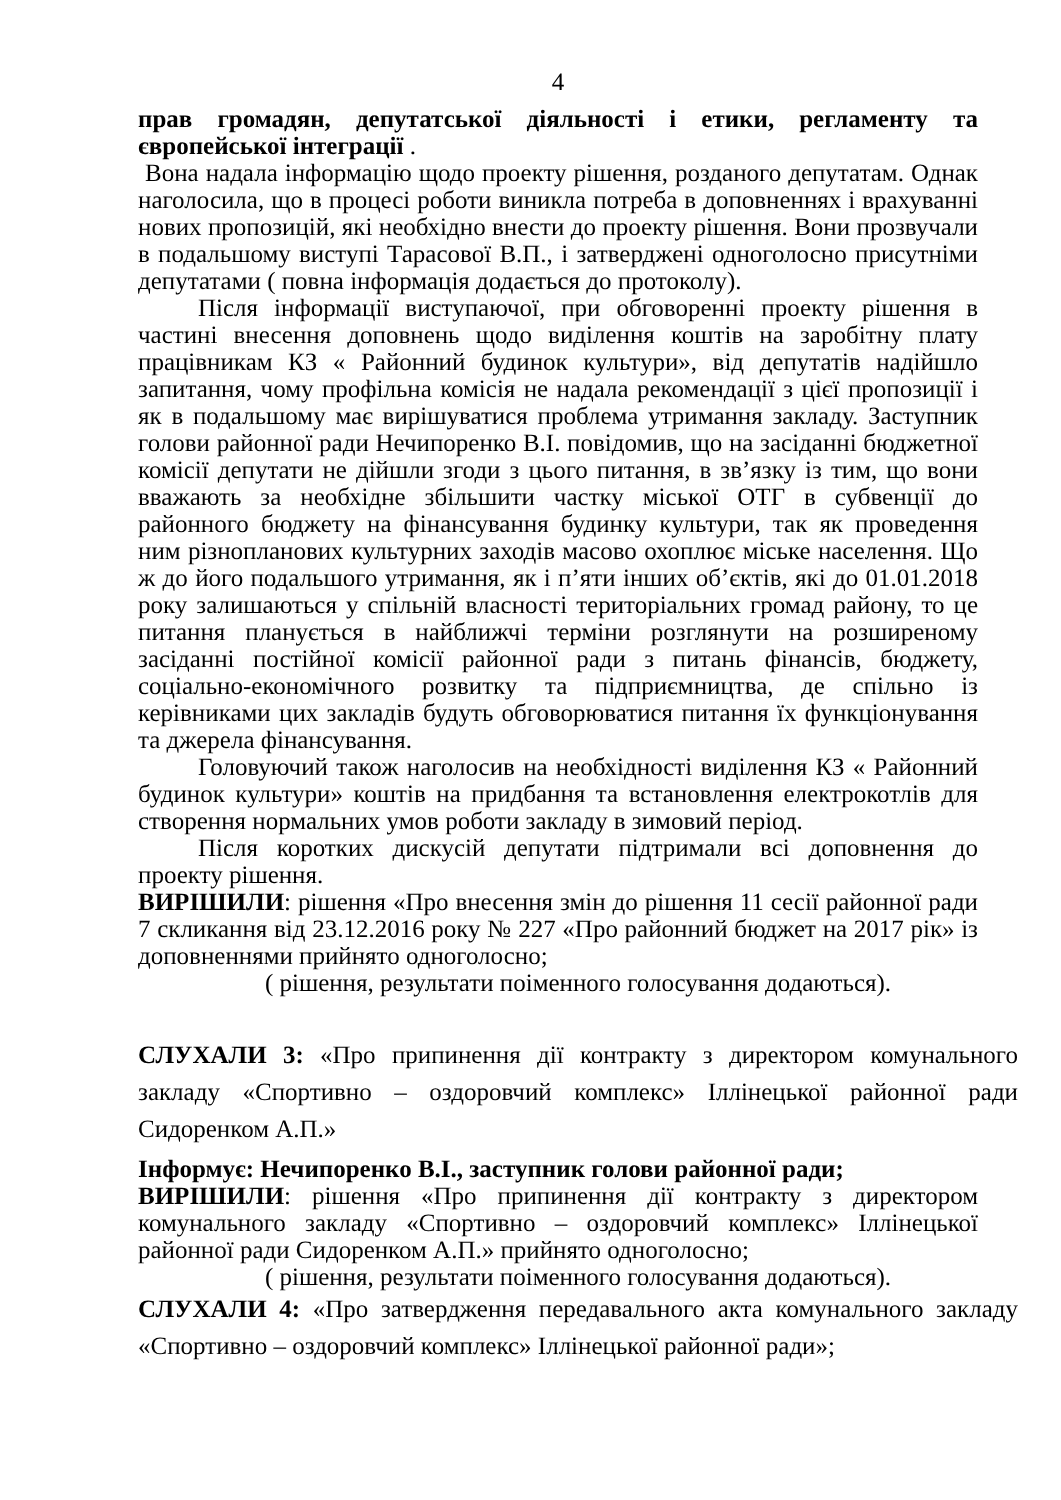4
прав громадян, депутатської діяльності і етики, регламенту та європейської інтеграції .
Вона надала інформацію щодо проекту рішення, розданого депутатам. Однак наголосила, що в процесі роботи виникла потреба в доповненнях і врахуванні нових пропозицій, які необхідно внести до проекту рішення. Вони прозвучали в подальшому виступі Тарасової В.П., і затверджені одноголосно присутніми депутатами ( повна інформація додається до протоколу).
Після інформації виступаючої, при обговоренні проекту рішення в частині внесення доповнень щодо виділення коштів на заробітну плату працівникам КЗ « Районний будинок культури», від депутатів надійшло запитання, чому профільна комісія не надала рекомендації з цієї пропозиції і як в подальшому має вирішуватися проблема утримання закладу. Заступник голови районної ради Нечипоренко В.І. повідомив, що на засіданні бюджетної комісії депутати не дійшли згоди з цього питання, в зв’язку із тим, що вони вважають за необхідне збільшити частку міської ОТГ в субвенції до районного бюджету на фінансування будинку культури, так як проведення ним різнопланових культурних заходів масово охоплює міське населення. Що ж до його подальшого утримання, як і п’яти інших об’єктів, які до 01.01.2018 року залишаються у спільній власності територіальних громад району, то це питання планується в найближчі терміни розглянути на розширеному засіданні постійної комісії районної ради з питань фінансів, бюджету, соціально-економічного розвитку та підприємництва, де спільно із керівниками цих закладів будуть обговорюватися питання їх функціонування та джерела фінансування.
Головуючий також наголосив на необхідності виділення КЗ « Районний будинок культури» коштів на придбання та встановлення електрокотлів для створення нормальних умов роботи закладу в зимовий період.
Після коротких дискусій депутати підтримали всі доповнення до проекту рішення.
ВИРІШИЛИ: рішення «Про внесення змін до рішення 11 сесії районної ради 7 скликання від 23.12.2016 року № 227 «Про районний бюджет на 2017 рік» із доповненнями прийнято одноголосно;
( рішення, результати поіменного голосування додаються).
СЛУХАЛИ 3: «Про припинення дії контракту з директором комунального закладу «Спортивно – оздоровчий комплекс» Іллінецької районної ради Сидоренком А.П.»
Інформує: Нечипоренко В.І., заступник голови районної ради;
ВИРІШИЛИ: рішення «Про припинення дії контракту з директором комунального закладу «Спортивно – оздоровчий комплекс» Іллінецької районної ради Сидоренком А.П.» прийнято одноголосно;
( рішення, результати поіменного голосування додаються).
СЛУХАЛИ 4: «Про затвердження передавального акта комунального закладу «Спортивно – оздоровчий комплекс» Іллінецької районної ради»;